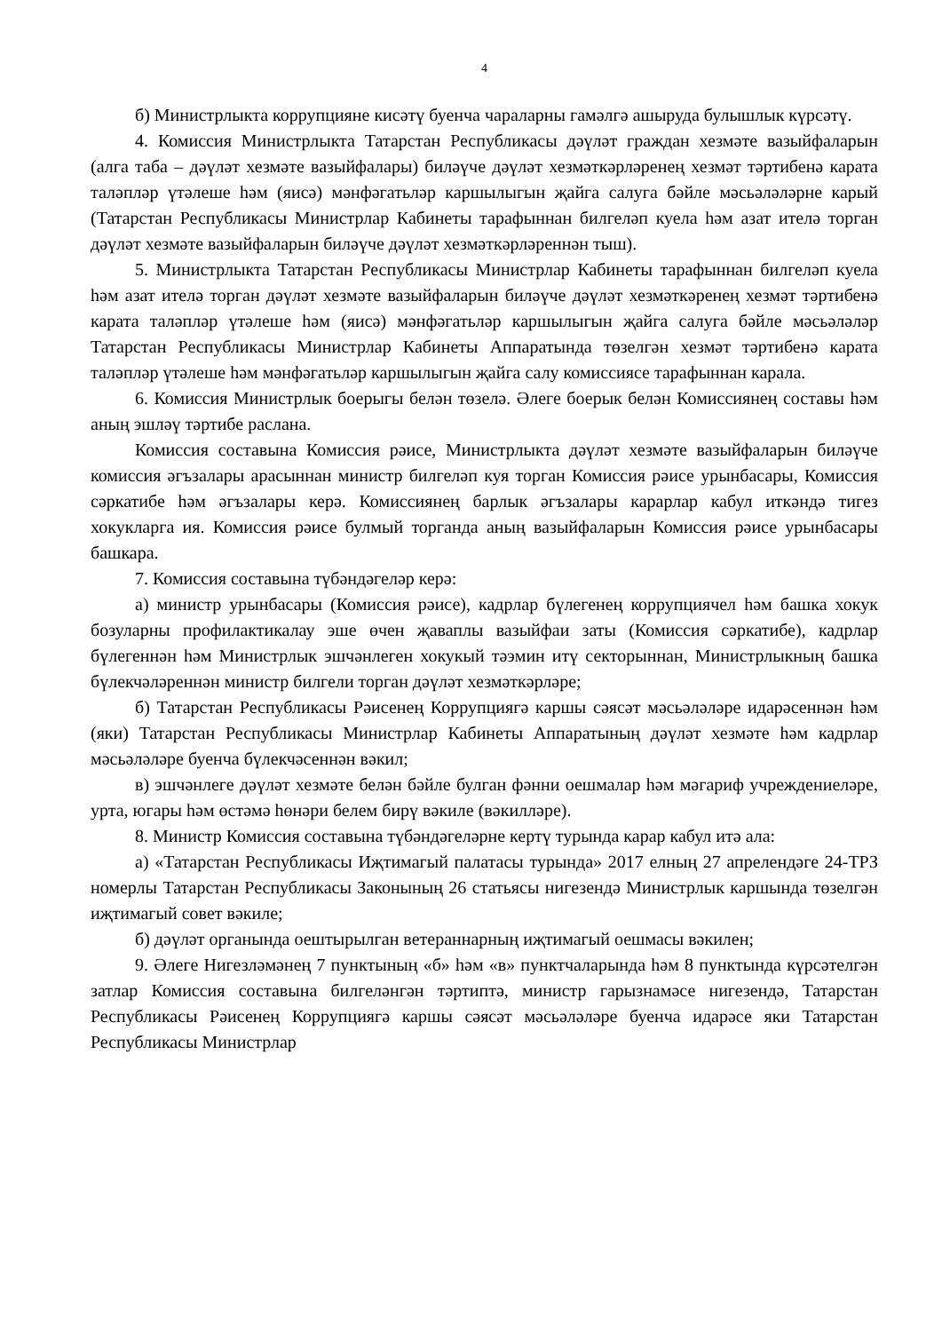4
б) Министрлыкта коррупцияне кисәтү буенча чараларны гамәлгә ашыруда булышлык күрсәтү.
4. Комиссия Министрлыкта Татарстан Республикасы дәүләт граждан хезмәте вазыйфаларын (алга таба – дәүләт хезмәте вазыйфалары) биләүче дәүләт хезмәткәрләренең хезмәт тәртибенә карата таләпләр үтәлеше һәм (яисә) мәнфәгатьләр каршылыгын җайга салуга бәйле мәсьәләләрне карый (Татарстан Республикасы Министрлар Кабинеты тарафыннан билгеләп куела һәм азат ителә торган дәүләт хезмәте вазыйфаларын биләүче дәүләт хезмәткәрләреннән тыш).
5. Министрлыкта Татарстан Республикасы Министрлар Кабинеты тарафыннан билгеләп куела һәм азат ителә торган дәүләт хезмәте вазыйфаларын биләүче дәүләт хезмәткәренең хезмәт тәртибенә карата таләпләр үтәлеше һәм (яисә) мәнфәгатьләр каршылыгын җайга салуга бәйле мәсьәләләр Татарстан Республикасы Министрлар Кабинеты Аппаратында төзелгән хезмәт тәртибенә карата таләпләр үтәлеше һәм мәнфәгатьләр каршылыгын җайга салу комиссиясе тарафыннан карала.
6. Комиссия Министрлык боерыгы белән төзелә. Әлеге боерык белән Комиссиянең составы һәм аның эшләү тәртибе раслана.
Комиссия составына Комиссия рәисе, Министрлыкта дәүләт хезмәте вазыйфаларын биләүче комиссия әгъзалары арасыннан министр билгеләп куя торган Комиссия рәисе урынбасары, Комиссия сәркатибе һәм әгъзалары керә. Комиссиянең барлык әгъзалары карарлар кабул иткәндә тигез хокукларга ия. Комиссия рәисе булмый торганда аның вазыйфаларын Комиссия рәисе урынбасары башкара.
7. Комиссия составына түбәндәгеләр керә:
а) министр урынбасары (Комиссия рәисе), кадрлар бүлегенең коррупциячел һәм башка хокук бозуларны профилактикалау эше өчен җаваплы вазыйфаи заты (Комиссия сәркатибе), кадрлар бүлегеннән һәм Министрлык эшчәнлеген хокукый тәэмин итү секторыннан, Министрлыкның башка бүлекчәләреннән министр билгели торган дәүләт хезмәткәрләре;
б) Татарстан Республикасы Рәисенең Коррупциягә каршы сәясәт мәсьәләләре идарәсеннән һәм (яки) Татарстан Республикасы Министрлар Кабинеты Аппаратының дәүләт хезмәте һәм кадрлар мәсьәләләре буенча бүлекчәсеннән вәкил;
в) эшчәнлеге дәүләт хезмәте белән бәйле булган фәнни оешмалар һәм мәгариф учреждениеләре, урта, югары һәм өстәмә һөнәри белем бирү вәкиле (вәкилләре).
8. Министр Комиссия составына түбәндәгеләрне кертү турында карар кабул итә ала:
а) «Татарстан Республикасы Иҗтимагый палатасы турында» 2017 елның 27 апрелендәге 24-ТРЗ номерлы Татарстан Республикасы Законының 26 статьясы нигезендә Министрлык каршында төзелгән иҗтимагый совет вәкиле;
б) дәүләт органында оештырылган ветераннарның иҗтимагый оешмасы вәкилен;
9. Әлеге Нигезләмәнең 7 пунктының «б» һәм «в» пунктчаларында һәм 8 пунктында күрсәтелгән затлар Комиссия составына билгеләнгән тәртиптә, министр гарызнамәсе нигезендә, Татарстан Республикасы Рәисенең Коррупциягә каршы сәясәт мәсьәләләре буенча идарәсе яки Татарстан Республикасы Министрлар